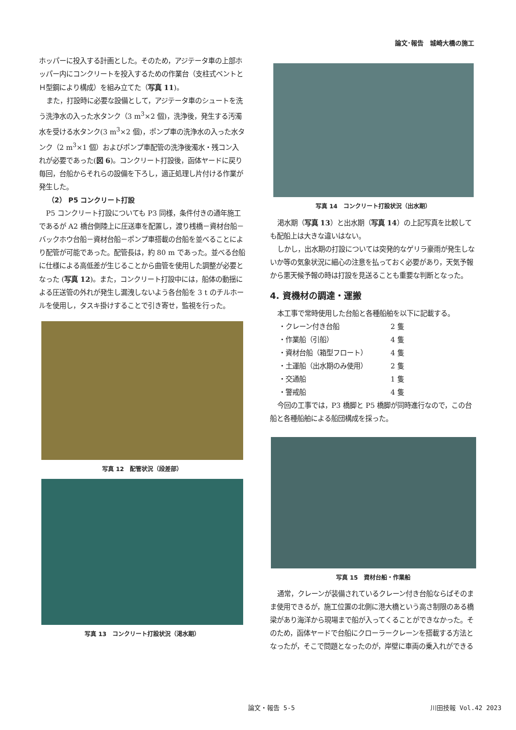論文･報告　城崎大橋の施工
ホッパーに投入する計画とした。そのため，アジテータ車の上部ホッパー内にコンクリートを投入するための作業台（支柱式ベントとＨ型鋼により構成）を組み立てた（写真 11)。
また，打設時に必要な設備として，アジテータ車のシュートを洗う洗浄水の入った水タンク（3 m<sup>3</sup>×2 個)，洗浄後，発生する汚濁水を受ける水タンク(3 m<sup>3</sup>×2 個)，ポンプ車の洗浄水の入った水タンク（2 m<sup>3</sup>×1 個）およびポンプ車配管の洗浄後濁水・残コン入れが必要であった(図 6)。コンクリート打設後，函体ヤードに戻り毎回，台船からそれらの設備を下ろし，適正処理し片付ける作業が発生した。
（2） P5 コンクリート打設
P5 コンクリート打設についても P3 同様，条件付きの通年施工であるが A2 橋台側陸上に圧送車を配置し，渡り桟橋－資材台船－バックホウ台船－資材台船－ポンプ車搭載の台船を並べることにより配管が可能であった。配管長は，約 80 m であった。並べる台船に仕様による高低差が生じることから曲管を使用した調整が必要となった (写真 12)。また，コンクリート打設中には，船体の動揺による圧送管の外れが発生し漏洩しないよう各台船を 3 t のチルホールを使用し，タスキ掛けすることで引き寄せ，監視を行った。
写真 12　配管状況（段差部）
写真 13　コンクリート打設状況（渇水期）
写真 14　コンクリート打設状況（出水期）
渇水期（写真 13）と出水期（写真 14）の上記写真を比較しても配船上は大きな違いはない。
しかし，出水期の打設については突発的なゲリラ豪雨が発生しないか等の気象状況に細心の注意を払っておく必要があり，天気予報から悪天候予報の時は打設を見送ることも重要な判断となった。
4. 資機材の調達・運搬
本工事で常時使用した台船と各種船舶を以下に記載する。
・クレーン付き台船 2 隻
・作業船（引船） 4 隻
・資材台船（箱型フロート） 4 隻
・土運船（出水期のみ使用） 2 隻
・交通船 1 隻
・警戒船 4 隻
今回の工事では，P3 橋脚と P5 橋脚が同時進行なので，この台船と各種船舶による船団構成を採った。
写真 15　資材台船・作業船
通常，クレーンが装備されているクレーン付き台船ならばそのまま使用できるが，施工位置の北側に港大橋という高さ制限のある橋梁があり海洋から現場まで船が入ってくることができなかった。そのため，函体ヤードで台船にクローラークレーンを搭載する方法となったが，そこで問題となったのが，岸壁に車両の乗入れができる
論文・報告 5-5 川田技報 Vol.42 2023